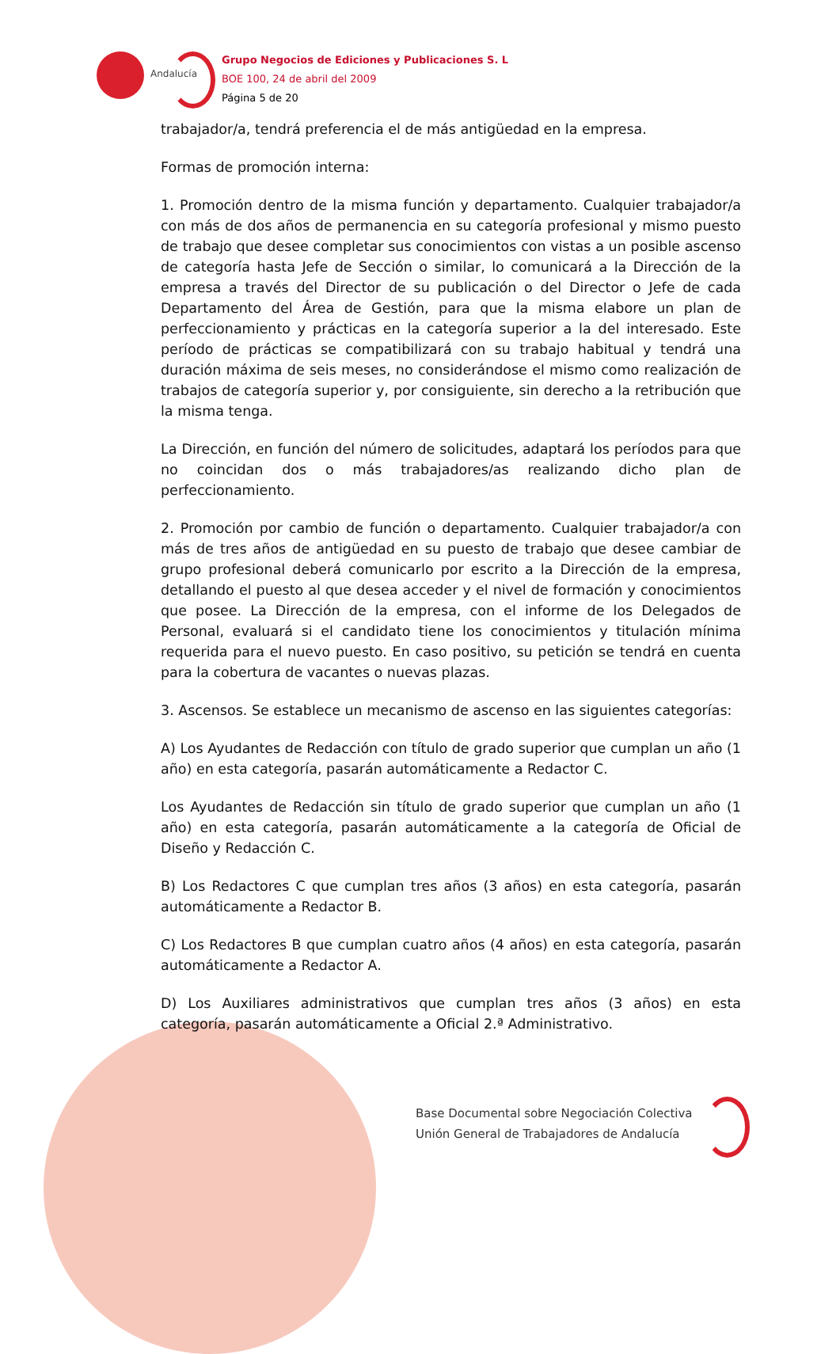Andalucía
Grupo Negocios de Ediciones y Publicaciones S. L
BOE 100, 24 de abril del 2009
Página 5 de 20
trabajador/a, tendrá preferencia el de más antigüedad en la empresa.
Formas de promoción interna:
1. Promoción dentro de la misma función y departamento. Cualquier trabajador/a con más de dos años de permanencia en su categoría profesional y mismo puesto de trabajo que desee completar sus conocimientos con vistas a un posible ascenso de categoría hasta Jefe de Sección o similar, lo comunicará a la Dirección de la empresa a través del Director de su publicación o del Director o Jefe de cada Departamento del Área de Gestión, para que la misma elabore un plan de perfeccionamiento y prácticas en la categoría superior a la del interesado. Este período de prácticas se compatibilizará con su trabajo habitual y tendrá una duración máxima de seis meses, no considerándose el mismo como realización de trabajos de categoría superior y, por consiguiente, sin derecho a la retribución que la misma tenga.
La Dirección, en función del número de solicitudes, adaptará los períodos para que no coincidan dos o más trabajadores/as realizando dicho plan de perfeccionamiento.
2. Promoción por cambio de función o departamento. Cualquier trabajador/a con más de tres años de antigüedad en su puesto de trabajo que desee cambiar de grupo profesional deberá comunicarlo por escrito a la Dirección de la empresa, detallando el puesto al que desea acceder y el nivel de formación y conocimientos que posee. La Dirección de la empresa, con el informe de los Delegados de Personal, evaluará si el candidato tiene los conocimientos y titulación mínima requerida para el nuevo puesto. En caso positivo, su petición se tendrá en cuenta para la cobertura de vacantes o nuevas plazas.
3. Ascensos. Se establece un mecanismo de ascenso en las siguientes categorías:
A) Los Ayudantes de Redacción con título de grado superior que cumplan un año (1 año) en esta categoría, pasarán automáticamente a Redactor C.
Los Ayudantes de Redacción sin título de grado superior que cumplan un año (1 año) en esta categoría, pasarán automáticamente a la categoría de Oficial de Diseño y Redacción C.
B) Los Redactores C que cumplan tres años (3 años) en esta categoría, pasarán automáticamente a Redactor B.
C) Los Redactores B que cumplan cuatro años (4 años) en esta categoría, pasarán automáticamente a Redactor A.
D) Los Auxiliares administrativos que cumplan tres años (3 años) en esta categoría, pasarán automáticamente a Oficial 2.ª Administrativo.
Base Documental sobre Negociación Colectiva
Unión General de Trabajadores de Andalucía